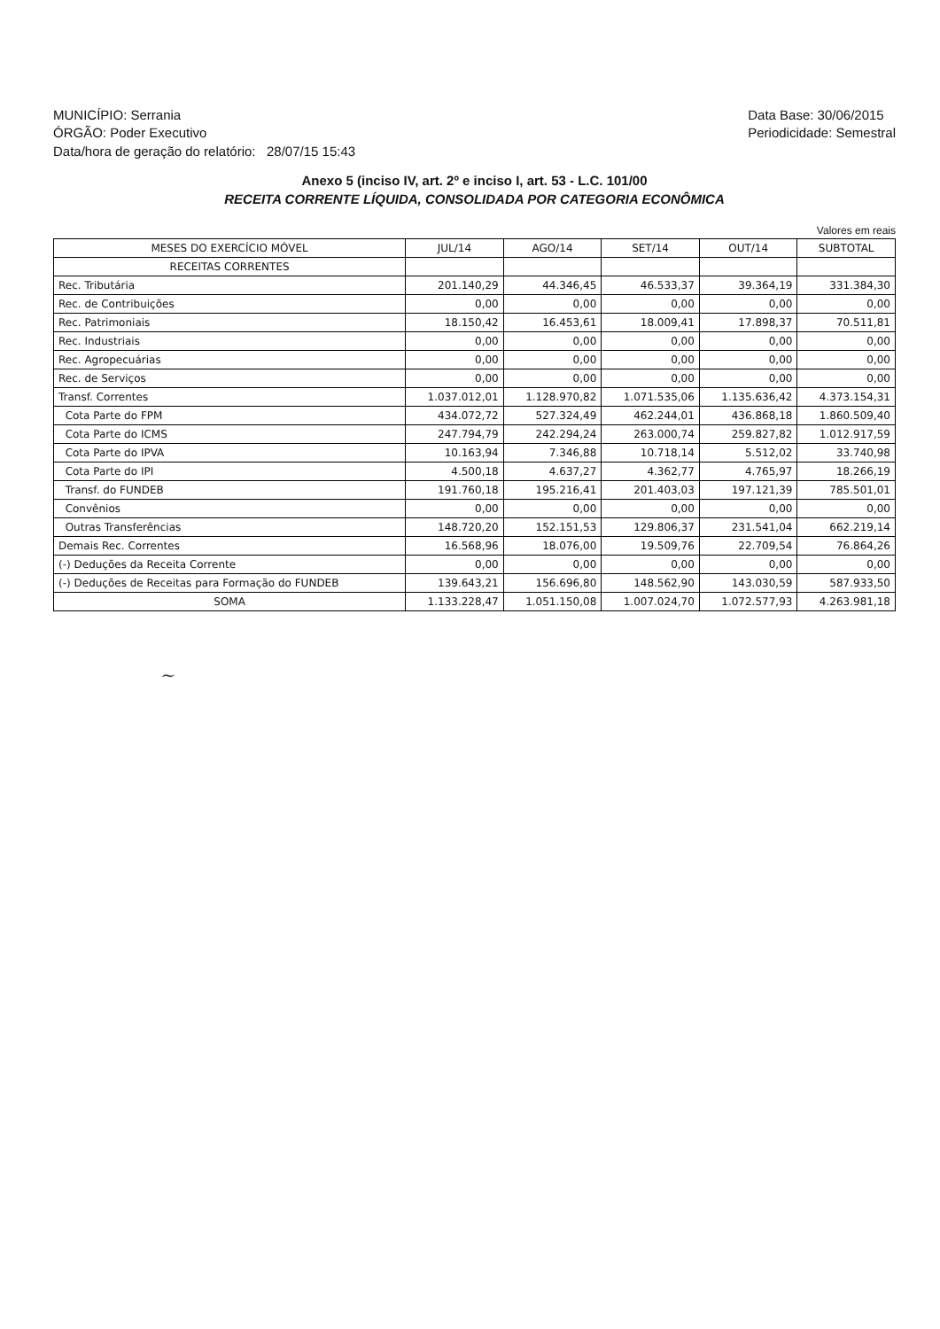MUNICÍPIO: Serrania
ÓRGÃO: Poder Executivo
Data/hora de geração do relatório: 28/07/15 15:43
Data Base: 30/06/2015
Periodicidade: Semestral
Anexo 5 (inciso IV, art. 2º e inciso I, art. 53 - L.C. 101/00
RECEITA CORRENTE LÍQUIDA, CONSOLIDADA POR CATEGORIA ECONÔMICA
Valores em reais
| MESES DO EXERCÍCIO MÓVEL | JUL/14 | AGO/14 | SET/14 | OUT/14 | SUBTOTAL |
| --- | --- | --- | --- | --- | --- |
| RECEITAS CORRENTES | | | | | |
| Rec. Tributária | 201.140,29 | 44.346,45 | 46.533,37 | 39.364,19 | 331.384,30 |
| Rec. de Contribuições | 0,00 | 0,00 | 0,00 | 0,00 | 0,00 |
| Rec. Patrimoniais | 18.150,42 | 16.453,61 | 18.009,41 | 17.898,37 | 70.511,81 |
| Rec. Industriais | 0,00 | 0,00 | 0,00 | 0,00 | 0,00 |
| Rec. Agropecuárias | 0,00 | 0,00 | 0,00 | 0,00 | 0,00 |
| Rec. de Serviços | 0,00 | 0,00 | 0,00 | 0,00 | 0,00 |
| Transf. Correntes | 1.037.012,01 | 1.128.970,82 | 1.071.535,06 | 1.135.636,42 | 4.373.154,31 |
| Cota Parte do FPM | 434.072,72 | 527.324,49 | 462.244,01 | 436.868,18 | 1.860.509,40 |
| Cota Parte do ICMS | 247.794,79 | 242.294,24 | 263.000,74 | 259.827,82 | 1.012.917,59 |
| Cota Parte do IPVA | 10.163,94 | 7.346,88 | 10.718,14 | 5.512,02 | 33.740,98 |
| Cota Parte do IPI | 4.500,18 | 4.637,27 | 4.362,77 | 4.765,97 | 18.266,19 |
| Transf. do FUNDEB | 191.760,18 | 195.216,41 | 201.403,03 | 197.121,39 | 785.501,01 |
| Convênios | 0,00 | 0,00 | 0,00 | 0,00 | 0,00 |
| Outras Transferências | 148.720,20 | 152.151,53 | 129.806,37 | 231.541,04 | 662.219,14 |
| Demais Rec. Correntes | 16.568,96 | 18.076,00 | 19.509,76 | 22.709,54 | 76.864,26 |
| (-) Deduções da Receita Corrente | 0,00 | 0,00 | 0,00 | 0,00 | 0,00 |
| (-) Deduções de Receitas para Formação do FUNDEB | 139.643,21 | 156.696,80 | 148.562,90 | 143.030,59 | 587.933,50 |
| SOMA | 1.133.228,47 | 1.051.150,08 | 1.007.024,70 | 1.072.577,93 | 4.263.981,18 |
~